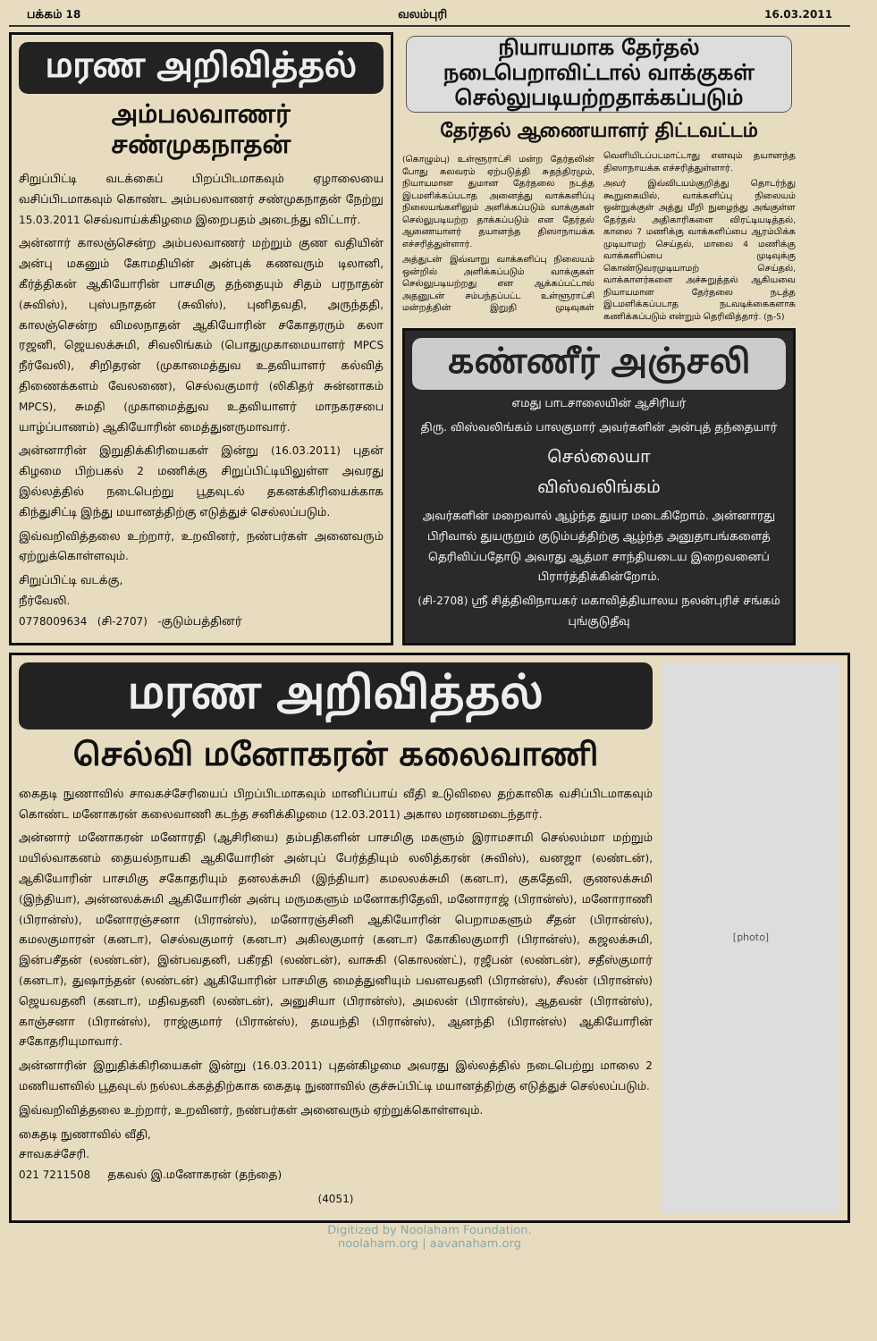பக்கம் 18 வலம்புரி 16.03.2011
மரண அறிவித்தல்
அம்பலவாணர் சண்முகநாதன்
சிறுப்பிட்டி வடக்கைப் பிறப்பிடமாகவும் ஏழாலையை வசிப்பிடமாகவும் கொண்ட அம்பலவாணர் சண்முகநாதன் நேற்று 15.03.2011 செவ்வாய்க்கிழமை இறைபதம் அடைந்து விட்டார்.
அன்னார் காலஞ்சென்ற அம்பலவாணர் மற்றும் குண வதியின் அன்பு மகனும் கோமதியின் அன்புக் கணவரும் டிலானி, கீர்த்திகன் ஆகியோரின் பாசமிகு தந்தையும் சிதம் பரநாதன் (சுவிஸ்), புஸ்பநாதன் (சுவிஸ்), புனிதவதி, அருந்ததி, காலஞ்சென்ற விமலநாதன் ஆகியோரின் சகோதரரும் கலா ரஜனி, ஜெயலக்சுமி, சிவலிங்கம் (பொதுமுகாமையாளர் MPCS நீர்வேலி), சிறிதரன் (முகாமைத்துவ உதவியாளர் கல்வித் திணைக்களம் வேலணை), செல்வகுமார் (லிகிதர் சுன்னாகம் MPCS), சுமதி (முகாமைத்துவ உதவியாளர் மாநகரசபை யாழ்ப்பாணம்) ஆகியோரின் மைத்துனருமாவார்.
அன்னாரின் இறுதிக்கிரியைகள் இன்று (16.03.2011) புதன் கிழமை பிற்பகல் 2 மணிக்கு சிறுப்பிட்டியிலுள்ள அவரது இல்லத்தில் நடைபெற்று பூதவுடல் தகனக்கிரியைக்காக கிந்துசிட்டி இந்து மயானத்திற்கு எடுத்துச் செல்லப்படும்.
இவ்வறிவித்தலை உற்றார், உறவினர், நண்பர்கள் அனைவரும் ஏற்றுக்கொள்ளவும்.
சிறுப்பிட்டி வடக்கு,
நீர்வேலி.
0778009634 (சி-2707) -குடும்பத்தினர்
நியாயமாக தேர்தல் நடைபெறாவிட்டால் வாக்குகள் செல்லுபடியற்றதாக்கப்படும்
தேர்தல் ஆணையாளர் திட்டவட்டம்
(கொழும்பு) உள்ளூராட்சி மன்ற தேர்தலின் போது கலவரம் ஏற்படுத்தி சுதந்திரமும், நியாயமான துமான தேர்தலை நடத்த இடமளிக்கப்படாத அனைத்து வாக்களிப்பு நிலையங்களிலும் அளிக்கப்படும் வாக்குகள் செல்லுபடியற்ற தாக்கப்படும் என தேர்தல் ஆணையாளர் தயானந்த திஸாநாயக்க எச்சரித்துள்ளார்.
அத்துடன் இவ்வாறு வாக்களிப்பு நிலையம் ஒன்றில் அளிக்கப்படும் வாக்குகள் செல்லுபடியற்றது என ஆக்கப்பட்டால் அதனுடன் சம்பந்தப்பட்ட உள்ளூராட்சி மன்றத்தின் இறுதி முடிவுகள் வெளியிடப்படமாட்டாது எனவும் தயானந்த திஸாநாயக்க எச்சரித்துள்ளார்.
அவர் இவ்விடயம்குறித்து தொடர்ந்து கூறுகையில், வாக்களிப்பு நிலையம் ஒன்றுக்குள் அத்து மீறி நுழைந்து அங்குள்ள தேர்தல் அதிகாரிகளை விரட்டியடித்தல், காலை 7 மணிக்கு வாக்களிப்பை ஆரம்பிக்க முடியாமற் செய்தல், மாலை 4 மணிக்கு வாக்களிப்பை முடிவுக்கு கொண்டுவரமுடியாமற் செய்தல், வாக்காளர்களை அச்சுறுத்தல் ஆகியவை நியாயமான தேர்தலை நடத்த இடமளிக்கப்படாத நடவடிக்கைகளாக கணிக்கப்படும் என்றும் தெரிவித்தார். (ந-5)
கண்ணீர் அஞ்சலி
எமது பாடசாலையின் ஆசிரியர்
திரு. விஸ்வலிங்கம் பாலகுமார் அவர்களின் அன்புத் தந்தையார்
செல்லையா
விஸ்வலிங்கம்
அவர்களின் மறைவால் ஆழ்ந்த துயர மடைகிறோம். அன்னாரது பிரிவால் துயருறும் குடும்பத்திற்கு ஆழ்ந்த அனுதாபங்களைத் தெரிவிப்பதோடு அவரது ஆத்மா சாந்தியடைய இறைவனைப் பிரார்த்திக்கின்றோம்.
(சி-2708) ஸ்ரீ சித்திவிநாயகர் மகாவித்தியாலய நலன்புரிச் சங்கம் புங்குடுதீவு
மரண அறிவித்தல்
செல்வி மனோகரன் கலைவாணி
கைதடி நுணாவில் சாவகச்சேரியைப் பிறப்பிடமாகவும் மானிப்பாய் வீதி உடுவிலை தற்காலிக வசிப்பிடமாகவும் கொண்ட மனோகரன் கலைவாணி கடந்த சனிக்கிழமை (12.03.2011) அகால மரணமடைந்தார்.
அன்னார் மனோகரன் மனோரதி (ஆசிரியை) தம்பதிகளின் பாசமிகு மகளும் இராமசாமி செல்லம்மா மற்றும் மயில்வாகனம் தையல்நாயகி ஆகியோரின் அன்புப் பேர்த்தியும் லலித்கரன் (சுவிஸ்), வனஜா (லண்டன்), ஆகியோரின் பாசமிகு சகோதரியும் தனலக்சுமி (இந்தியா) கமலலக்சுமி (கனடா), குகதேவி, குணலக்சுமி (இந்தியா), அன்னலக்சுமி ஆகியோரின் அன்பு மருமகளும் மனோகரிதேவி, மனோராஜ் (பிரான்ஸ்), மனோராணி (பிரான்ஸ்), மனோரஞ்சனா (பிரான்ஸ்), மனோரஞ்சினி ஆகியோரின் பெறாமகளும் சீதன் (பிரான்ஸ்), கமலகுமாரன் (கனடா), செல்வகுமார் (கனடா) அகிலகுமார் (கனடா) கோகிலகுமாரி (பிரான்ஸ்), கஜலக்சுமி, இன்பசீதன் (லண்டன்), இன்பவதனி, பகீரதி (லண்டன்), வாசுகி (கொலண்ட்), ரஜீபன் (லண்டன்), சதீஸ்குமார் (கனடா), துஷாந்தன் (லண்டன்) ஆகியோரின் பாசமிகு மைத்துனியும் பவளவதனி (பிரான்ஸ்), சீலன் (பிரான்ஸ்) ஜெயவதனி (கனடா), மதிவதனி (லண்டன்), அனுசியா (பிரான்ஸ்), அமலன் (பிரான்ஸ்), ஆதவன் (பிரான்ஸ்), காஞ்சனா (பிரான்ஸ்), ராஜ்குமார் (பிரான்ஸ்), தமயந்தி (பிரான்ஸ்), ஆனந்தி (பிரான்ஸ்) ஆகியோரின் சகோதரியுமாவார்.
அன்னாரின் இறுதிக்கிரியைகள் இன்று (16.03.2011) புதன்கிழமை அவரது இல்லத்தில் நடைபெற்று மாலை 2 மணியளவில் பூதவுடல் நல்லடக்கத்திற்காக கைதடி நுணாவில் குச்சுப்பிட்டி மயானத்திற்கு எடுத்துச் செல்லப்படும்.
இவ்வறிவித்தலை உற்றார், உறவினர், நண்பர்கள் அனைவரும் ஏற்றுக்கொள்ளவும்.
கைதடி நுணாவில் வீதி,
சாவகச்சேரி.
021 7211508 தகவல் இ.மனோகரன் (தந்தை)
(4051)
[photo]
Digitized by Noolaham Foundation.
noolaham.org | aavanaham.org